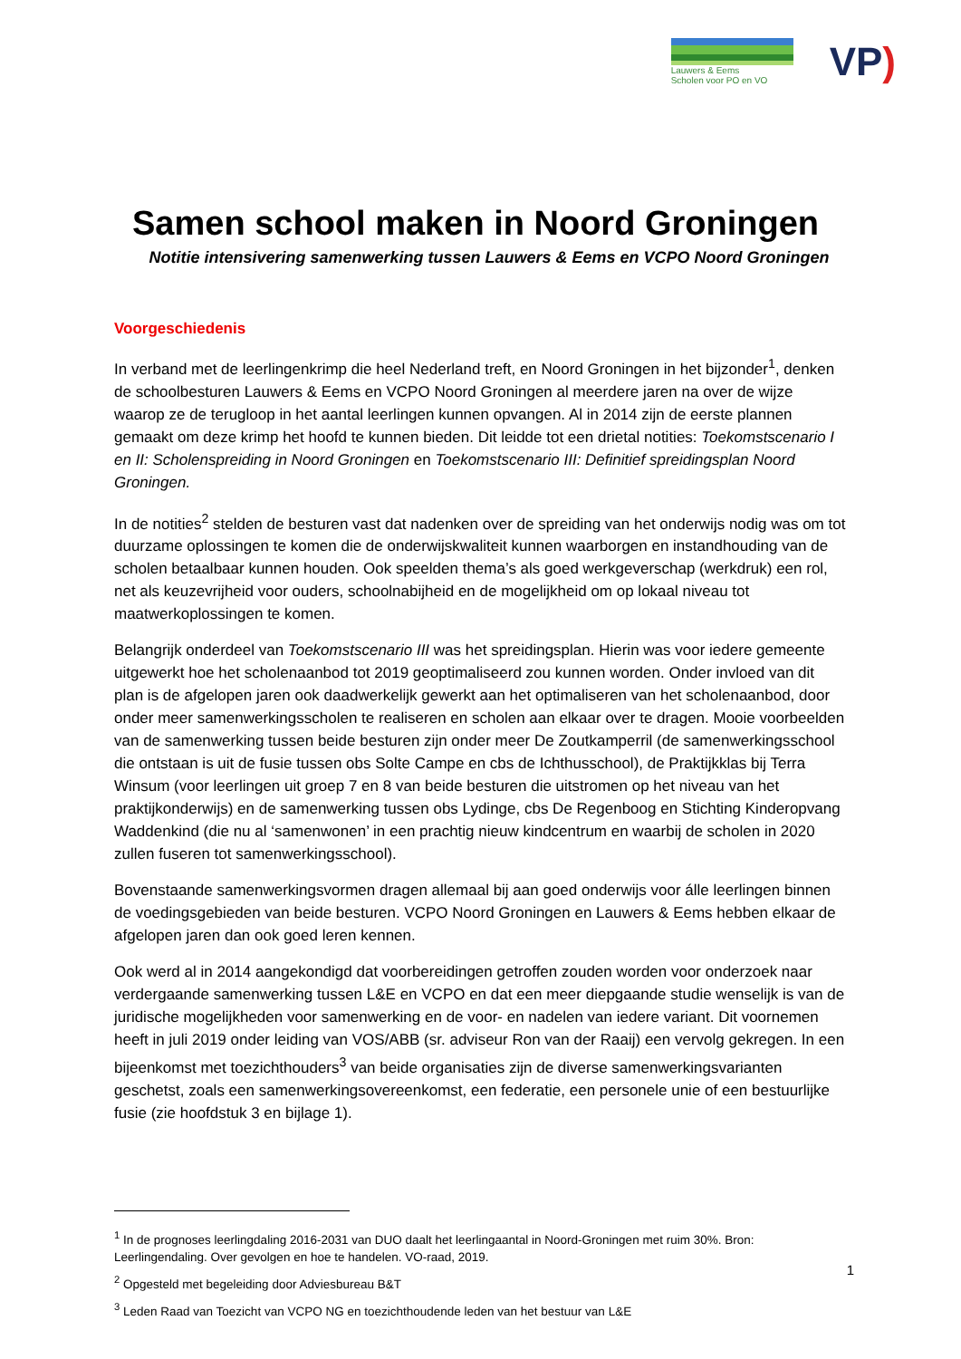Lauwers & Eems
Scholen voor PO en VO
VP)
Samen school maken in Noord Groningen
Notitie intensivering samenwerking tussen Lauwers & Eems en VCPO Noord Groningen
Voorgeschiedenis
In verband met de leerlingenkrimp die heel Nederland treft, en Noord Groningen in het bijzonder<sup>1</sup>, denken de schoolbesturen Lauwers & Eems en VCPO Noord Groningen al meerdere jaren na over de wijze waarop ze de terugloop in het aantal leerlingen kunnen opvangen. Al in 2014 zijn de eerste plannen gemaakt om deze krimp het hoofd te kunnen bieden. Dit leidde tot een drietal notities: Toekomstscenario I en II: Scholenspreiding in Noord Groningen en Toekomstscenario III: Definitief spreidingsplan Noord Groningen.
In de notities<sup>2</sup> stelden de besturen vast dat nadenken over de spreiding van het onderwijs nodig was om tot duurzame oplossingen te komen die de onderwijskwaliteit kunnen waarborgen en instandhouding van de scholen betaalbaar kunnen houden. Ook speelden thema’s als goed werkgeverschap (werkdruk) een rol, net als keuzevrijheid voor ouders, schoolnabijheid en de mogelijkheid om op lokaal niveau tot maatwerkoplossingen te komen.
Belangrijk onderdeel van Toekomstscenario III was het spreidingsplan. Hierin was voor iedere gemeente uitgewerkt hoe het scholenaanbod tot 2019 geoptimaliseerd zou kunnen worden. Onder invloed van dit plan is de afgelopen jaren ook daadwerkelijk gewerkt aan het optimaliseren van het scholenaanbod, door onder meer samenwerkingsscholen te realiseren en scholen aan elkaar over te dragen. Mooie voorbeelden van de samenwerking tussen beide besturen zijn onder meer De Zoutkamperril (de samenwerkingsschool die ontstaan is uit de fusie tussen obs Solte Campe en cbs de Ichthusschool), de Praktijkklas bij Terra Winsum (voor leerlingen uit groep 7 en 8 van beide besturen die uitstromen op het niveau van het praktijkonderwijs) en de samenwerking tussen obs Lydinge, cbs De Regenboog en Stichting Kinderopvang Waddenkind (die nu al ‘samenwonen’ in een prachtig nieuw kindcentrum en waarbij de scholen in 2020 zullen fuseren tot samenwerkingsschool).
Bovenstaande samenwerkingsvormen dragen allemaal bij aan goed onderwijs voor álle leerlingen binnen de voedingsgebieden van beide besturen. VCPO Noord Groningen en Lauwers & Eems hebben elkaar de afgelopen jaren dan ook goed leren kennen.
Ook werd al in 2014 aangekondigd dat voorbereidingen getroffen zouden worden voor onderzoek naar verdergaande samenwerking tussen L&E en VCPO en dat een meer diepgaande studie wenselijk is van de juridische mogelijkheden voor samenwerking en de voor- en nadelen van iedere variant. Dit voornemen heeft in juli 2019 onder leiding van VOS/ABB (sr. adviseur Ron van der Raaij) een vervolg gekregen. In een bijeenkomst met toezichthouders<sup>3</sup> van beide organisaties zijn de diverse samenwerkingsvarianten geschetst, zoals een samenwerkingsovereenkomst, een federatie, een personele unie of een bestuurlijke fusie (zie hoofdstuk 3 en bijlage 1).
<sup>1</sup> In de prognoses leerlingdaling 2016-2031 van DUO daalt het leerlingaantal in Noord-Groningen met ruim 30%. Bron: Leerlingendaling. Over gevolgen en hoe te handelen. VO-raad, 2019.
<sup>2</sup> Opgesteld met begeleiding door Adviesbureau B&T
<sup>3</sup> Leden Raad van Toezicht van VCPO NG en toezichthoudende leden van het bestuur van L&E
1